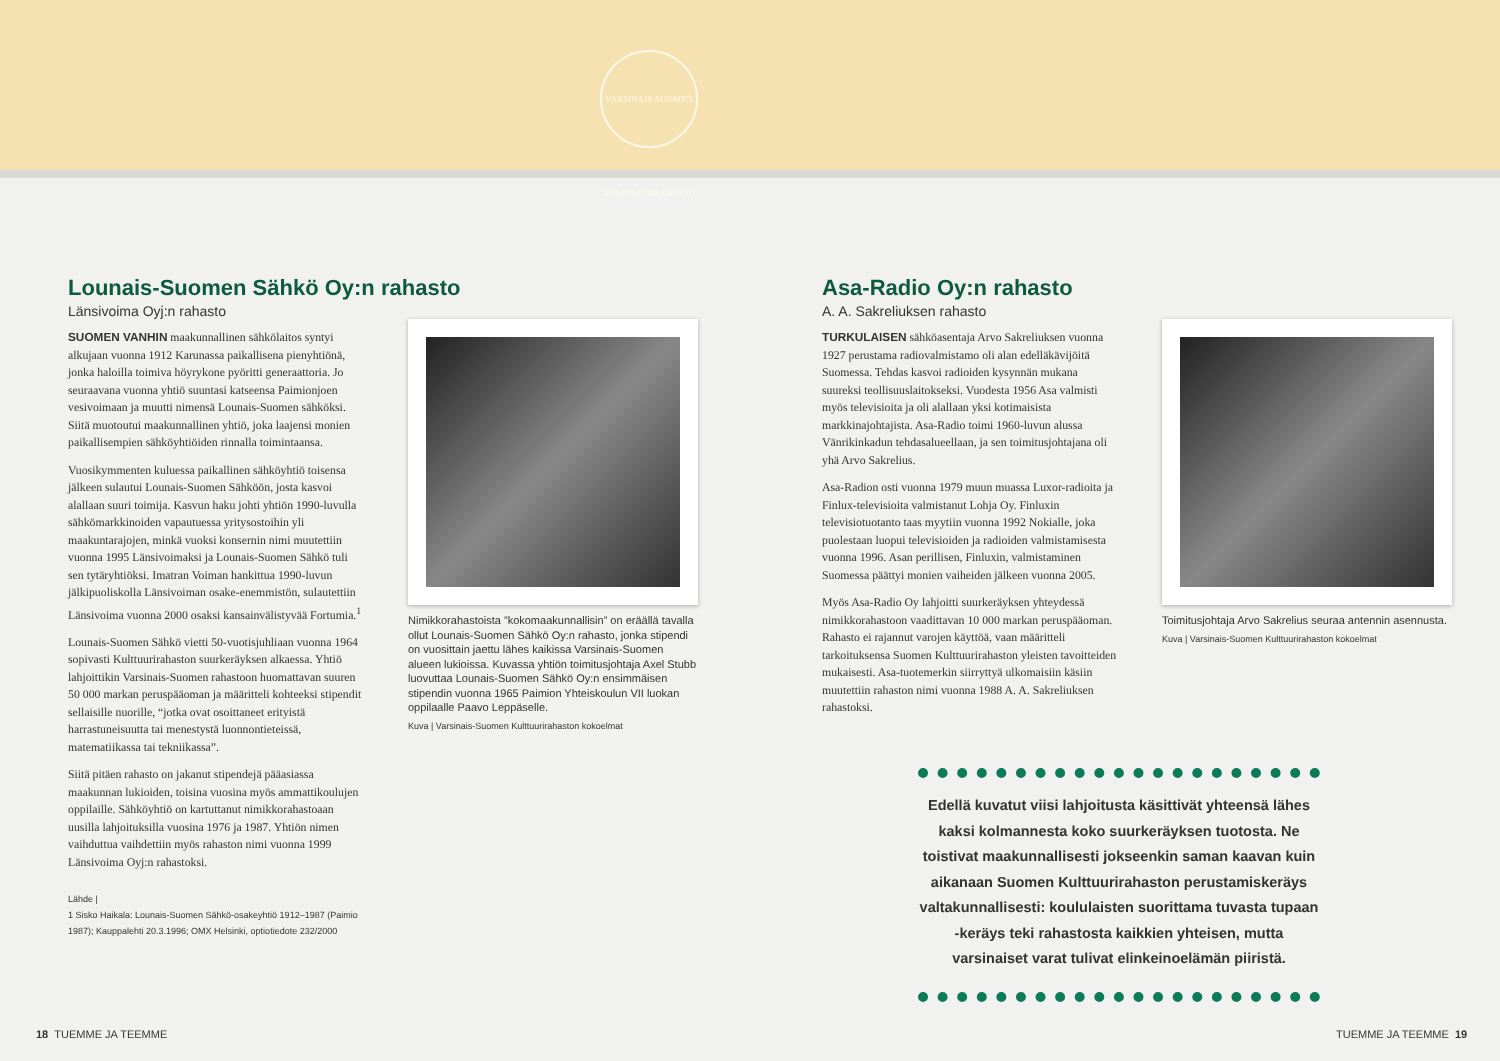VARSINAIS-SUOMEN KULTTUURIRAHASTO
Lounais-Suomen Sähkö Oy:n rahasto
Länsivoima Oyj:n rahasto
SUOMEN VANHIN maakunnallinen sähkölaitos syntyi alkujaan vuonna 1912 Karunassa paikallisena pienyhtiönä, jonka haloilla toimiva höyrykone pyöritti generaattoria. Jo seuraavana vuonna yhtiö suuntasi katseensa Paimionjoen vesivoimaan ja muutti nimensä Lounais-Suomen sähköksi. Siitä muotoutui maakunnallinen yhtiö, joka laajensi monien paikallisempien sähköyhtiöiden rinnalla toimintaansa.
Vuosikymmenten kuluessa paikallinen sähköyhtiö toisensa jälkeen sulautui Lounais-Suomen Sähköön, josta kasvoi alallaan suuri toimija. Kasvun haku johti yhtiön 1990-luvulla sähkömarkkinoiden vapautuessa yritysostoihin yli maakuntarajojen, minkä vuoksi konsernin nimi muutettiin vuonna 1995 Länsivoimaksi ja Lounais-Suomen Sähkö tuli sen tytäryhtiöksi. Imatran Voiman hankittua 1990-luvun jälkipuoliskolla Länsivoiman osake-enemmistön, sulautettiin Länsivoima vuonna 2000 osaksi kansainvälistyvää Fortumia.<sup>1</sup>
Lounais-Suomen Sähkö vietti 50-vuotisjuhliaan vuonna 1964 sopivasti Kulttuurirahaston suurkeräyksen alkaessa. Yhtiö lahjoittikin Varsinais-Suomen rahastoon huomattavan suuren 50 000 markan peruspääoman ja määritteli kohteeksi stipendit sellaisille nuorille, “jotka ovat osoittaneet erityistä harrastuneisuutta tai menestystä luonnontieteissä, matematiikassa tai tekniikassa”.
Siitä pitäen rahasto on jakanut stipendejä pääasiassa maakunnan lukioiden, toisina vuosina myös ammattikoulujen oppilaille. Sähköyhtiö on kartuttanut nimikkorahastoaan uusilla lahjoituksilla vuosina 1976 ja 1987. Yhtiön nimen vaihduttua vaihdettiin myös rahaston nimi vuonna 1999 Länsivoima Oyj:n rahastoksi.
Lähde |
1 Sisko Haikala: Lounais-Suomen Sähkö-osakeyhtiö 1912–1987 (Paimio 1987); Kauppalehti 20.3.1996; OMX Helsinki, optiotiedote 232/2000
Nimikkorahastoista ”kokomaakunnallisin” on eräällä tavalla ollut Lounais-Suomen Sähkö Oy:n rahasto, jonka stipendi on vuosittain jaettu lähes kaikissa Varsinais-Suomen alueen lukioissa. Kuvassa yhtiön toimitusjohtaja Axel Stubb luovuttaa Lounais-Suomen Sähkö Oy:n ensimmäisen stipendin vuonna 1965 Paimion Yhteiskoulun VII luokan oppilaalle Paavo Leppäselle.
Kuva | Varsinais-Suomen Kulttuurirahaston kokoelmat
Asa-Radio Oy:n rahasto
A. A. Sakreliuksen rahasto
TURKULAISEN sähköasentaja Arvo Sakreliuksen vuonna 1927 perustama radiovalmistamo oli alan edelläkävijöitä Suomessa. Tehdas kasvoi radioiden kysynnän mukana suureksi teollisuuslaitokseksi. Vuodesta 1956 Asa valmisti myös televisioita ja oli alallaan yksi kotimaisista markkinajohtajista. Asa-Radio toimi 1960-luvun alussa Vänrikinkadun tehdasalueellaan, ja sen toimitusjohtajana oli yhä Arvo Sakrelius.
Asa-Radion osti vuonna 1979 muun muassa Luxor-radioita ja Finlux-televisioita valmistanut Lohja Oy. Finluxin televisiotuotanto taas myytiin vuonna 1992 Nokialle, joka puolestaan luopui televisioiden ja radioiden valmistamisesta vuonna 1996. Asan perillisen, Finluxin, valmistaminen Suomessa päättyi monien vaiheiden jälkeen vuonna 2005.
Myös Asa-Radio Oy lahjoitti suurkeräyksen yhteydessä nimikkorahastoon vaadittavan 10 000 markan peruspääoman. Rahasto ei rajannut varojen käyttöä, vaan määritteli tarkoituksensa Suomen Kulttuurirahaston yleisten tavoitteiden mukaisesti. Asa-tuotemerkin siirryttyä ulkomaisiin käsiin muutettiin rahaston nimi vuonna 1988 A. A. Sakreliuksen rahastoksi.
Toimitusjohtaja Arvo Sakrelius seuraa antennin asennusta.
Kuva | Varsinais-Suomen Kulttuurirahaston kokoelmat
Edellä kuvatut viisi lahjoitusta käsittivät yhteensä lähes kaksi kolmannesta koko suurkeräyksen tuotosta. Ne toistivat maakunnallisesti jokseenkin saman kaavan kuin aikanaan Suomen Kulttuurirahaston perustamiskeräys valtakunnallisesti: koululaisten suorittama tuvasta tupaan -keräys teki rahastosta kaikkien yhteisen, mutta varsinaiset varat tulivat elinkeinoelämän piiristä.
18 TUEMME JA TEEMME TUEMME JA TEEMME 19